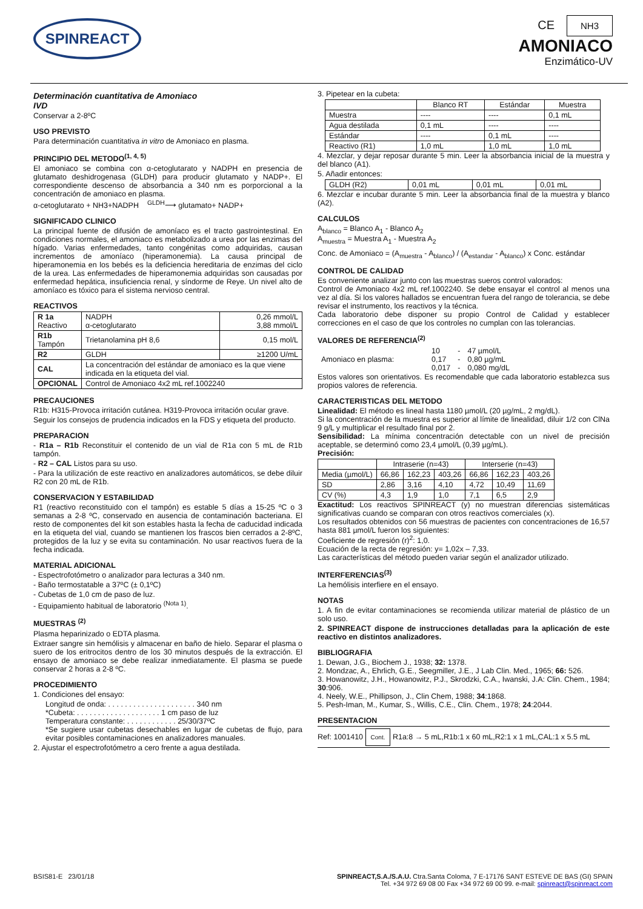SPINREACT
CE NH3
AMONIACO
Enzimático-UV
Determinación cuantitativa de Amoniaco
IVD
Conservar a 2-8ºC
USO PREVISTO
Para determinación cuantitativa in vitro de Amoniaco en plasma.
PRINCIPIO DEL METODO<sup>(1, 4, 5)</sup>
El amoniaco se combina con α-cetoglutarato y NADPH en presencia de glutamato deshidrogenasa (GLDH) para producir glutamato y NADP+. El correspondiente descenso de absorbancia a 340 nm es porporcional a la concentración de amoniaco en plasma.
α-cetoglutarato + NH3+NADPH <sup>GLDH</sup>⟶ glutamato+ NADP+
SIGNIFICADO CLINICO
La principal fuente de difusión de amoníaco es el tracto gastrointestinal. En condiciones normales, el amoniaco es metabolizado a urea por las enzimas del hígado. Varias enfermedades, tanto congénitas como adquiridas, causan incrementos de amoníaco (hiperamonemia). La causa principal de hiperamonemia en los bebés es la deficiencia hereditaria de enzimas del ciclo de la urea. Las enfermedades de hiperamonemia adquiridas son causadas por enfermedad hepática, insuficiencia renal, y síndorme de Reye. Un nivel alto de amoníaco es tóxico para el sistema nervioso central.
REACTIVOS
| R 1a Reactivo | NADPH α-cetoglutarato | 0,26 mmol/L 3,88 mmol/L |
| R1b Tampón | Trietanolamina pH 8,6 | 0,15 mol/L |
| R2 | GLDH | ≥1200 U/mL |
| CAL | La concentración del estándar de amoniaco es la que viene indicada en la etiqueta del vial. | |
| OPCIONAL | Control de Amoniaco 4x2 mL ref.1002240 | |
PRECAUCIONES
R1b: H315-Provoca irritación cutánea. H319-Provoca irritación ocular grave.
Seguir los consejos de prudencia indicados en la FDS y etiqueta del producto.
PREPARACION
- R1a – R1b Reconstituir el contenido de un vial de R1a con 5 mL de R1b tampón.
- R2 – CAL Listos para su uso.
- Para la utilización de este reactivo en analizadores automáticos, se debe diluir R2 con 20 mL de R1b.
CONSERVACION Y ESTABILIDAD
R1 (reactivo reconstituido con el tampón) es estable 5 días a 15-25 ºC o 3 semanas a 2-8 ºC, conservado en ausencia de contaminación bacteriana. El resto de componentes del kit son estables hasta la fecha de caducidad indicada en la etiqueta del vial, cuando se mantienen los frascos bien cerrados a 2-8ºC, protegidos de la luz y se evita su contaminación. No usar reactivos fuera de la fecha indicada.
MATERIAL ADICIONAL
- Espectrofotómetro o analizador para lecturas a 340 nm.
- Baño termostatable a 37ºC (± 0,1ºC)
- Cubetas de 1,0 cm de paso de luz.
- Equipamiento habitual de laboratorio <sup>(Nota 1)</sup>.
MUESTRAS <sup>(2)</sup>
Plasma heparinizado o EDTA plasma.
Extraer sangre sin hemólisis y almacenar en baño de hielo. Separar el plasma o suero de los eritrocitos dentro de los 30 minutos después de la extracción. El ensayo de amoniaco se debe realizar inmediatamente. El plasma se puede conservar 2 horas a 2-8 ºC.
PROCEDIMIENTO
1. Condiciones del ensayo:
Longitud de onda: . . . . . . . . . . . . . . . . . . . . . 340 nm
*Cubeta: . . . . . . . . . . . . . . . . . . . . 1 cm paso de luz
Temperatura constante: . . . . . . . . . . . . 25/30/37ºC
*Se sugiere usar cubetas desechables en lugar de cubetas de flujo, para evitar posibles contaminaciones en analizadores manuales.
2. Ajustar el espectrofotómetro a cero frente a agua destilada.
3. Pipetear en la cubeta:
| | Blanco RT | Estándar | Muestra |
| --- | --- | --- | --- |
| Muestra | ---- | ---- | 0,1 mL |
| Agua destilada | 0,1 mL | ---- | ---- |
| Estándar | ---- | 0,1 mL | ---- |
| Reactivo (R1) | 1,0 mL | 1,0 mL | 1,0 mL |
4. Mezclar, y dejar reposar durante 5 min. Leer la absorbancia inicial de la muestra y del blanco (A1).
5. Añadir entonces:
| GLDH (R2) | 0,01 mL | 0,01 mL | 0,01 mL |
6. Mezclar e incubar durante 5 min. Leer la absorbancia final de la muestra y blanco (A2).
CALCULOS
A<sub>blanco</sub> = Blanco A<sub>1</sub> - Blanco A<sub>2</sub>
A<sub>muestra</sub> = Muestra A<sub>1</sub> - Muestra A<sub>2</sub>
Conc. de Amoniaco = (A<sub>muestra</sub> - A<sub>blanco</sub>) / (A<sub>estandar</sub> - A<sub>blanco</sub>) x Conc. estándar
CONTROL DE CALIDAD
Es conveniente analizar junto con las muestras sueros control valorados:
Control de Amoniaco 4x2 mL ref.1002240. Se debe ensayar el control al menos una vez al día. Si los valores hallados se encuentran fuera del rango de tolerancia, se debe revisar el instrumento, los reactivos y la técnica.
Cada laboratorio debe disponer su propio Control de Calidad y establecer correcciones en el caso de que los controles no cumplan con las tolerancias.
VALORES DE REFERENCIA<sup>(2)</sup>
| Amoniaco en plasma: | 10 0,17 0,017 | - - - | 47 µmol/L 0,80 µg/mL 0,080 mg/dL |
Estos valores son orientativos. Es recomendable que cada laboratorio establezca sus propios valores de referencia.
CARACTERISTICAS DEL METODO
Linealidad: El método es lineal hasta 1180 µmol/L (20 µg/mL, 2 mg/dL).
Si la concentración de la muestra es superior al límite de linealidad, diluir 1/2 con ClNa 9 g/L y multiplicar el resultado final por 2.
Sensibilidad: La mínima concentración detectable con un nivel de precisión aceptable, se determinó como 23,4 µmol/L (0,39 µg/mL).
Precisión:
| | Intraserie (n=43) | | | Interserie (n=43) | | |
| --- | --- | --- | --- | --- | --- | --- |
| Media (µmol/L) | 66,86 | 162,23 | 403,26 | 66,86 | 162,23 | 403,26 |
| SD | 2,86 | 3,16 | 4,10 | 4,72 | 10,49 | 11,69 |
| CV (%) | 4,3 | 1,9 | 1,0 | 7,1 | 6,5 | 2,9 |
Exactitud: Los reactivos SPINREACT (y) no muestran diferencias sistemáticas significativas cuando se comparan con otros reactivos comerciales (x).
Los resultados obtenidos con 56 muestras de pacientes con concentraciones de 16,57 hasta 881 µmol/L fueron los siguientes:
Coeficiente de regresión (r)<sup>2</sup>: 1,0.
Ecuación de la recta de regresión: y= 1,02x – 7,33.
Las características del método pueden variar según el analizador utilizado.
INTERFERENCIAS<sup>(3)</sup>
La hemólisis interfiere en el ensayo.
NOTAS
1. A fin de evitar contaminaciones se recomienda utilizar material de plástico de un solo uso.
2. SPINREACT dispone de instrucciones detalladas para la aplicación de este reactivo en distintos analizadores.
BIBLIOGRAFIA
1. Dewan, J.G., Biochem J., 1938; 32: 1378.
2. Mondzac, A., Ehrlich, G.E., Seegmiller, J.E., J Lab Clin. Med., 1965; 66: 526.
3. Howanowitz, J.H., Howanowitz, P.J., Skrodzki, C.A., Iwanski, J.A: Clin. Chem., 1984; 30:906.
4. Neely, W.E., Phillipson, J., Clin Chem, 1988; 34:1868.
5. Pesh-Iman, M., Kumar, S., Willis, C.E., Clin. Chem., 1978; 24:2044.
PRESENTACION
Ref: 1001410 Cont. R1a:8 → 5 mL,R1b:1 x 60 mL,R2:1 x 1 mL,CAL:1 x 5.5 mL
BSIS81-E 23/01/18 SPINREACT,S.A./S.A.U. Ctra.Santa Coloma, 7 E-17176 SANT ESTEVE DE BAS (GI) SPAIN
Tel. +34 972 69 08 00 Fax +34 972 69 00 99. e-mail: spinreact@spinreact.com